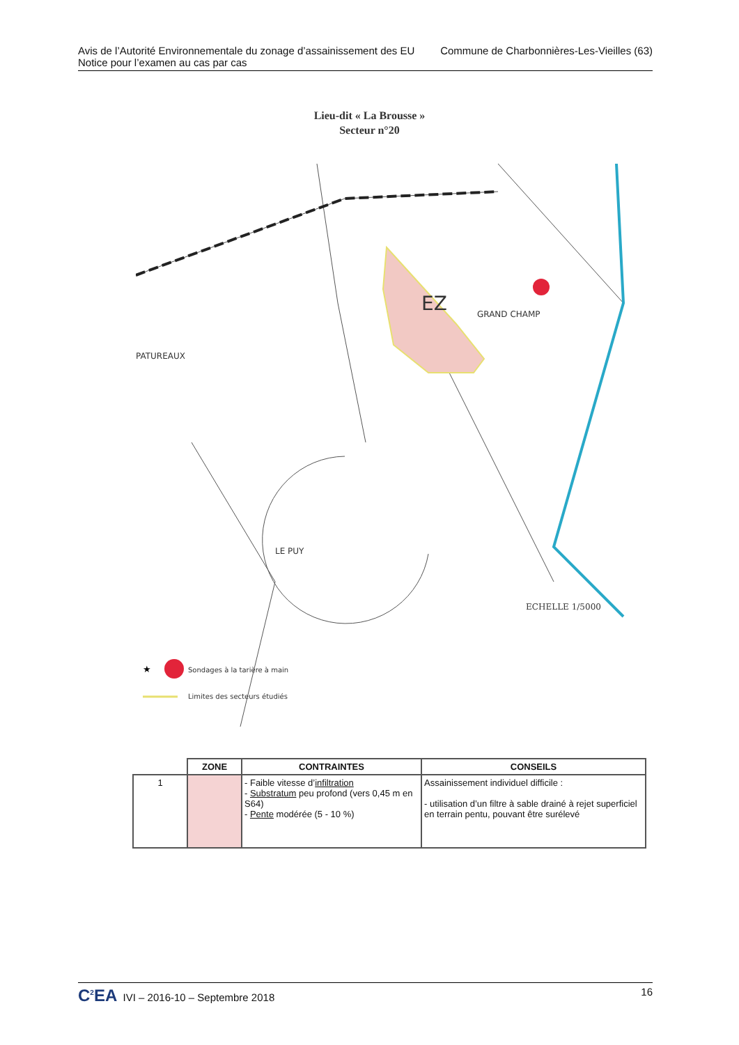Avis de l’Autorité Environnementale du zonage d’assainissement des EU
Notice pour l’examen au cas par cas
Commune de Charbonnières-Les-Vieilles (63)
Lieu-dit « La Brousse »
Secteur n°20
EZ
GRAND CHAMP
PATUREAUX
LE PUY
ECHELLE 1/5000
★
Sondages à la tarière à main
Limites des secteurs étudiés
| | ZONE | CONTRAINTES | CONSEILS |
| --- | --- | --- | --- |
| 1 | | - Faible vitesse d’ infiltration - Substratum peu profond (vers 0,45 m en S64) - Pente modérée (5 - 10 %) | Assainissement individuel difficile : - utilisation d’un filtre à sable drainé à rejet superficiel en terrain pentu, pouvant être surélevé |
C<sup>2</sup>EA IVI – 2016-10 – Septembre 2018
16